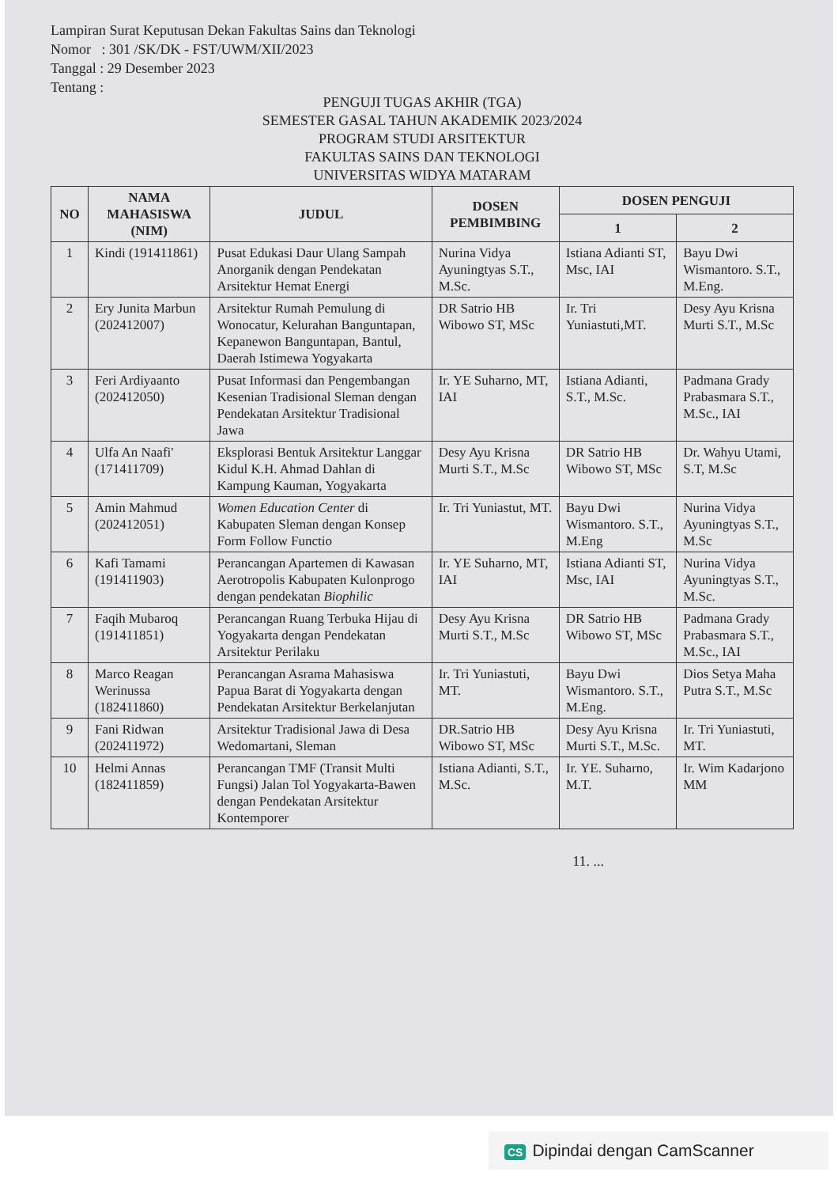Lampiran Surat Keputusan Dekan Fakultas Sains dan Teknologi
Nomor : 301 /SK/DK - FST/UWM/XII/2023
Tanggal : 29 Desember 2023
Tentang :
PENGUJI TUGAS AKHIR (TGA)
SEMESTER GASAL TAHUN AKADEMIK 2023/2024
PROGRAM STUDI ARSITEKTUR
FAKULTAS SAINS DAN TEKNOLOGI
UNIVERSITAS WIDYA MATARAM
| NO | NAMA MAHASISWA (NIM) | JUDUL | DOSEN PEMBIMBING | DOSEN PENGUJI | |
| --- | --- | --- | --- | --- | --- |
| | | | | 1 | 2 |
| 1 | Kindi (191411861) | Pusat Edukasi Daur Ulang Sampah Anorganik dengan Pendekatan Arsitektur Hemat Energi | Nurina Vidya Ayuningtyas S.T., M.Sc. | Istiana Adianti ST, Msc, IAI | Bayu Dwi Wismantoro. S.T., M.Eng. |
| 2 | Ery Junita Marbun (202412007) | Arsitektur Rumah Pemulung di Wonocatur, Kelurahan Banguntapan, Kepanewon Banguntapan, Bantul, Daerah Istimewa Yogyakarta | DR Satrio HB Wibowo ST, MSc | Ir. Tri Yuniastuti,MT. | Desy Ayu Krisna Murti S.T., M.Sc |
| 3 | Feri Ardiyaanto (202412050) | Pusat Informasi dan Pengembangan Kesenian Tradisional Sleman dengan Pendekatan Arsitektur Tradisional Jawa | Ir. YE Suharno, MT, IAI | Istiana Adianti, S.T., M.Sc. | Padmana Grady Prabasmara S.T., M.Sc., IAI |
| 4 | Ulfa An Naafi' (171411709) | Eksplorasi Bentuk Arsitektur Langgar Kidul K.H. Ahmad Dahlan di Kampung Kauman, Yogyakarta | Desy Ayu Krisna Murti S.T., M.Sc | DR Satrio HB Wibowo ST, MSc | Dr. Wahyu Utami, S.T, M.Sc |
| 5 | Amin Mahmud (202412051) | Women Education Center di Kabupaten Sleman dengan Konsep Form Follow Functio | Ir. Tri Yuniastut, MT. | Bayu Dwi Wismantoro. S.T., M.Eng | Nurina Vidya Ayuningtyas S.T., M.Sc |
| 6 | Kafi Tamami (191411903) | Perancangan Apartemen di Kawasan Aerotropolis Kabupaten Kulonprogo dengan pendekatan Biophilic | Ir. YE Suharno, MT, IAI | Istiana Adianti ST, Msc, IAI | Nurina Vidya Ayuningtyas S.T., M.Sc. |
| 7 | Faqih Mubaroq (191411851) | Perancangan Ruang Terbuka Hijau di Yogyakarta dengan Pendekatan Arsitektur Perilaku | Desy Ayu Krisna Murti S.T., M.Sc | DR Satrio HB Wibowo ST, MSc | Padmana Grady Prabasmara S.T., M.Sc., IAI |
| 8 | Marco Reagan Werinussa (182411860) | Perancangan Asrama Mahasiswa Papua Barat di Yogyakarta dengan Pendekatan Arsitektur Berkelanjutan | Ir. Tri Yuniastuti, MT. | Bayu Dwi Wismantoro. S.T., M.Eng. | Dios Setya Maha Putra S.T., M.Sc |
| 9 | Fani Ridwan (202411972) | Arsitektur Tradisional Jawa di Desa Wedomartani, Sleman | DR.Satrio HB Wibowo ST, MSc | Desy Ayu Krisna Murti S.T., M.Sc. | Ir. Tri Yuniastuti, MT. |
| 10 | Helmi Annas (182411859) | Perancangan TMF (Transit Multi Fungsi) Jalan Tol Yogyakarta-Bawen dengan Pendekatan Arsitektur Kontemporer | Istiana Adianti, S.T., M.Sc. | Ir. YE. Suharno, M.T. | Ir. Wim Kadarjono MM |
11. ...
CS Dipindai dengan CamScanner